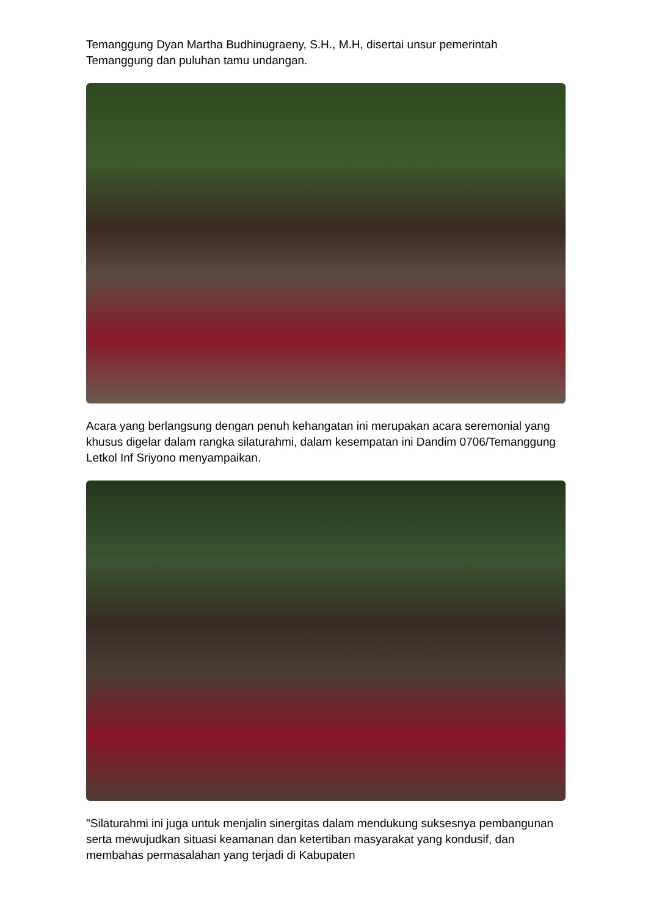Temanggung Dyan Martha Budhinugraeny, S.H., M.H, disertai unsur pemerintah Temanggung dan puluhan tamu undangan.
Acara yang berlangsung dengan penuh kehangatan ini merupakan acara seremonial yang khusus digelar dalam rangka silaturahmi, dalam kesempatan ini Dandim 0706/Temanggung Letkol Inf Sriyono menyampaikan.
"Silaturahmi ini juga untuk menjalin sinergitas dalam mendukung suksesnya pembangunan serta mewujudkan situasi keamanan dan ketertiban masyarakat yang kondusif, dan membahas permasalahan yang terjadi di Kabupaten